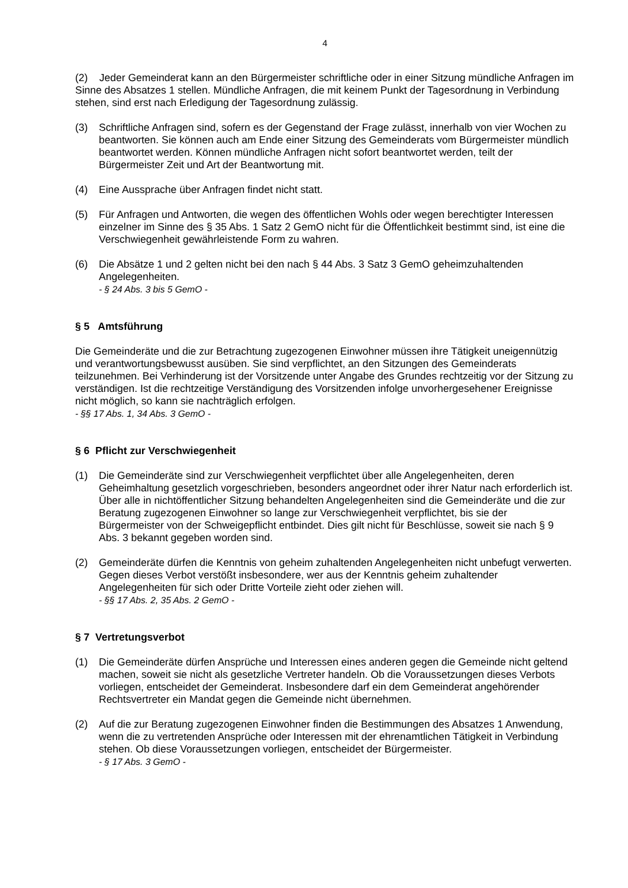4
(2) Jeder Gemeinderat kann an den Bürgermeister schriftliche oder in einer Sitzung mündliche Anfragen im Sinne des Absatzes 1 stellen. Mündliche Anfragen, die mit keinem Punkt der Tagesordnung in Verbindung stehen, sind erst nach Erledigung der Tagesordnung zulässig.
(3) Schriftliche Anfragen sind, sofern es der Gegenstand der Frage zulässt, innerhalb von vier Wochen zu beantworten. Sie können auch am Ende einer Sitzung des Gemeinderats vom Bürgermeister mündlich beantwortet werden. Können mündliche Anfragen nicht sofort beantwortet werden, teilt der Bürgermeister Zeit und Art der Beantwortung mit.
(4) Eine Aussprache über Anfragen findet nicht statt.
(5) Für Anfragen und Antworten, die wegen des öffentlichen Wohls oder wegen berechtigter Interessen einzelner im Sinne des § 35 Abs. 1 Satz 2 GemO nicht für die Öffentlichkeit bestimmt sind, ist eine die Verschwiegenheit gewährleistende Form zu wahren.
(6) Die Absätze 1 und 2 gelten nicht bei den nach § 44 Abs. 3 Satz 3 GemO geheimzuhaltenden Angelegenheiten.
- § 24 Abs. 3 bis 5 GemO -
§ 5 Amtsführung
Die Gemeinderäte und die zur Betrachtung zugezogenen Einwohner müssen ihre Tätigkeit uneigennützig und verantwortungsbewusst ausüben. Sie sind verpflichtet, an den Sitzungen des Gemeinderats teilzunehmen. Bei Verhinderung ist der Vorsitzende unter Angabe des Grundes rechtzeitig vor der Sitzung zu verständigen. Ist die rechtzeitige Verständigung des Vorsitzenden infolge unvorhergesehener Ereignisse nicht möglich, so kann sie nachträglich erfolgen.
- §§ 17 Abs. 1, 34 Abs. 3 GemO -
§ 6 Pflicht zur Verschwiegenheit
(1) Die Gemeinderäte sind zur Verschwiegenheit verpflichtet über alle Angelegenheiten, deren Geheimhaltung gesetzlich vorgeschrieben, besonders angeordnet oder ihrer Natur nach erforderlich ist. Über alle in nichtöffentlicher Sitzung behandelten Angelegenheiten sind die Gemeinderäte und die zur Beratung zugezogenen Einwohner so lange zur Verschwiegenheit verpflichtet, bis sie der Bürgermeister von der Schweigepflicht entbindet. Dies gilt nicht für Beschlüsse, soweit sie nach § 9 Abs. 3 bekannt gegeben worden sind.
(2) Gemeinderäte dürfen die Kenntnis von geheim zuhaltenden Angelegenheiten nicht unbefugt verwerten. Gegen dieses Verbot verstößt insbesondere, wer aus der Kenntnis geheim zuhaltender Angelegenheiten für sich oder Dritte Vorteile zieht oder ziehen will.
- §§ 17 Abs. 2, 35 Abs. 2 GemO -
§ 7 Vertretungsverbot
(1) Die Gemeinderäte dürfen Ansprüche und Interessen eines anderen gegen die Gemeinde nicht geltend machen, soweit sie nicht als gesetzliche Vertreter handeln. Ob die Voraussetzungen dieses Verbots vorliegen, entscheidet der Gemeinderat. Insbesondere darf ein dem Gemeinderat angehörender Rechtsvertreter ein Mandat gegen die Gemeinde nicht übernehmen.
(2) Auf die zur Beratung zugezogenen Einwohner finden die Bestimmungen des Absatzes 1 Anwendung, wenn die zu vertretenden Ansprüche oder Interessen mit der ehrenamtlichen Tätigkeit in Verbindung stehen. Ob diese Voraussetzungen vorliegen, entscheidet der Bürgermeister.
- § 17 Abs. 3 GemO -